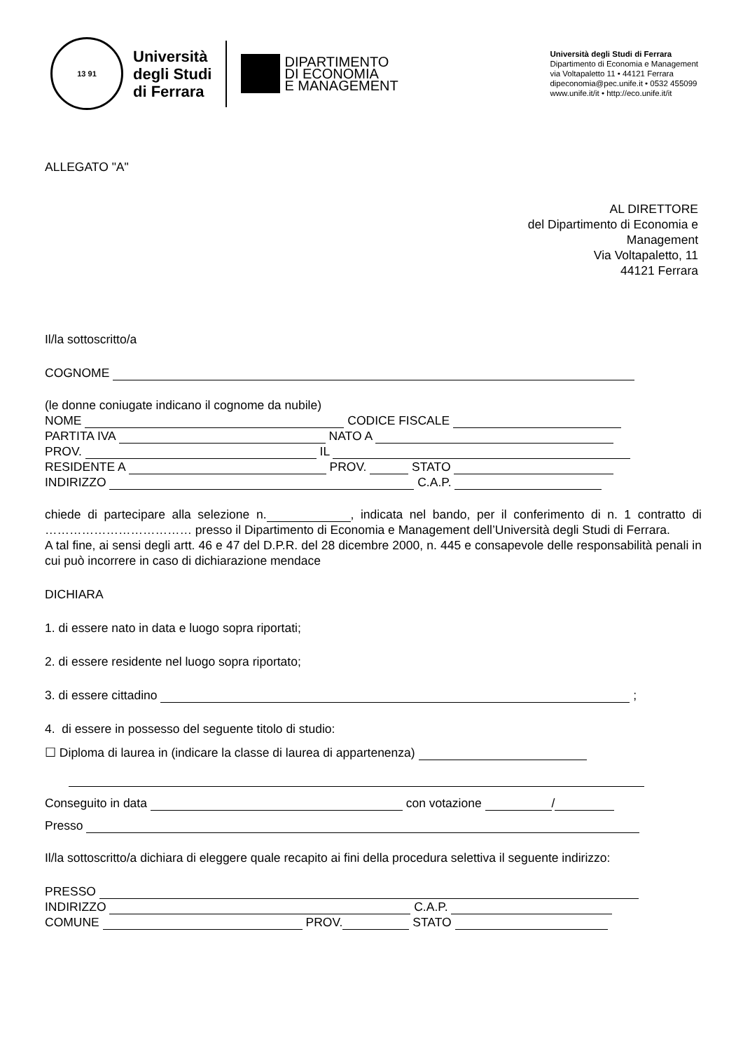13 91
Università
degli Studi
di Ferrara
DIPARTIMENTO
DI ECONOMIA
E MANAGEMENT
Università degli Studi di Ferrara
Dipartimento di Economia e Management
via Voltapaletto 11 • 44121 Ferrara
dipeconomia@pec.unife.it • 0532 455099
www.unife.it/it • http://eco.unife.it/it
ALLEGATO "A"
AL DIRETTORE
del Dipartimento di Economia e
Management
Via Voltapaletto, 11
44121 Ferrara
Il/la sottoscritto/a
COGNOME
(le donne coniugate indicano il cognome da nubile)
NOME CODICE FISCALE
PARTITA IVA NATO A
PROV. IL
RESIDENTE A PROV. STATO
INDIRIZZO C.A.P.
chiede di partecipare alla selezione n. , indicata nel bando, per il conferimento di n. 1 contratto di ……………………………… presso il Dipartimento di Economia e Management dell’Università degli Studi di Ferrara.
A tal fine, ai sensi degli artt. 46 e 47 del D.P.R. del 28 dicembre 2000, n. 445 e consapevole delle responsabilità penali in cui può incorrere in caso di dichiarazione mendace
DICHIARA
1. di essere nato in data e luogo sopra riportati;
2. di essere residente nel luogo sopra riportato;
3. di essere cittadino ;
4. di essere in possesso del seguente titolo di studio:
☐ Diploma di laurea in (indicare la classe di laurea di appartenenza)
Conseguito in data con votazione /
Presso
Il/la sottoscritto/a dichiara di eleggere quale recapito ai fini della procedura selettiva il seguente indirizzo:
PRESSO
INDIRIZZO C.A.P.
COMUNE PROV. STATO